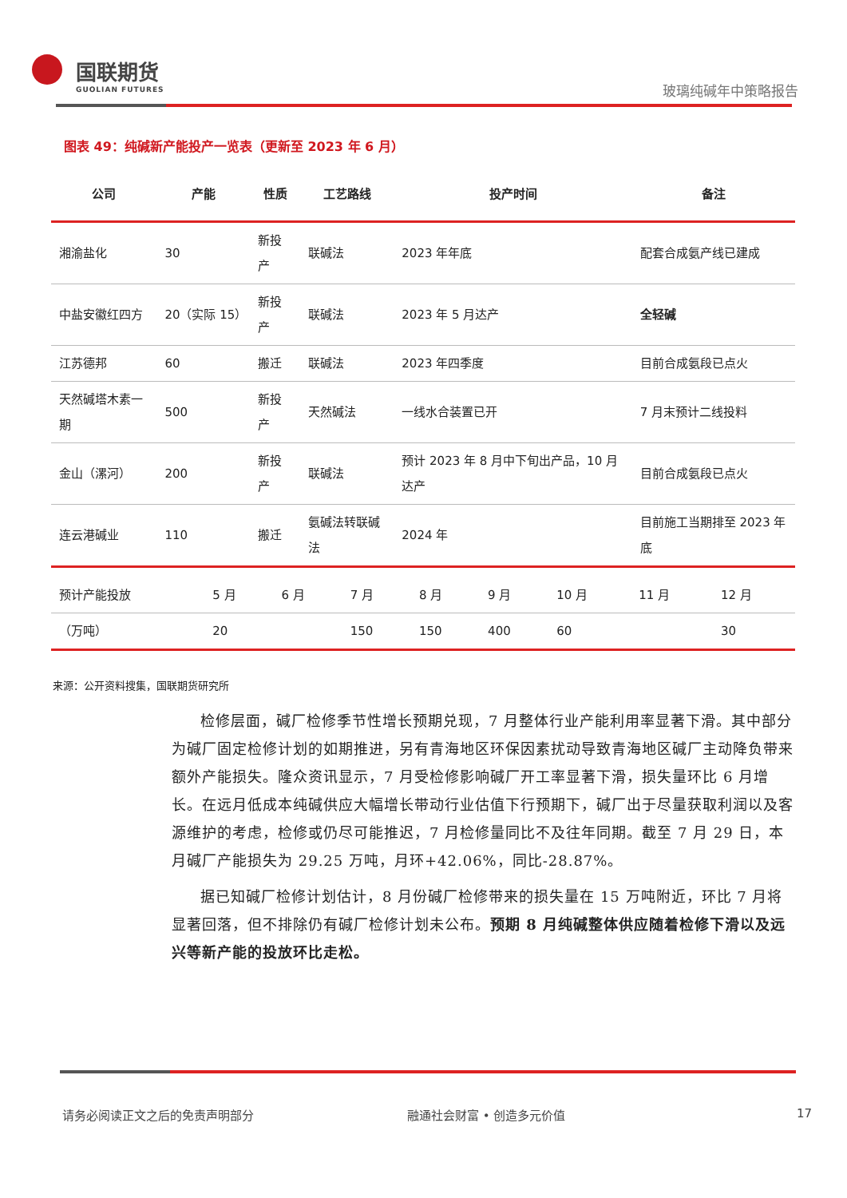国联期货
GUOLIAN FUTURES
玻璃纯碱年中策略报告
图表 49：纯碱新产能投产一览表（更新至 2023 年 6 月）
| 公司 | 产能 | 性质 | 工艺路线 | 投产时间 | 备注 |
| --- | --- | --- | --- | --- | --- |
| 湘渝盐化 | 30 | 新投产 | 联碱法 | 2023 年年底 | 配套合成氨产线已建成 |
| 中盐安徽红四方 | 20（实际 15） | 新投产 | 联碱法 | 2023 年 5 月达产 | 全轻碱 |
| 江苏德邦 | 60 | 搬迁 | 联碱法 | 2023 年四季度 | 目前合成氨段已点火 |
| 天然碱塔木素一期 | 500 | 新投产 | 天然碱法 | 一线水合装置已开 | 7 月末预计二线投料 |
| 金山（漯河） | 200 | 新投产 | 联碱法 | 预计 2023 年 8 月中下旬出产品，10 月达产 | 目前合成氨段已点火 |
| 连云港碱业 | 110 | 搬迁 | 氨碱法转联碱法 | 2024 年 | 目前施工当期排至 2023 年底 |
| 预计产能投放 | 5 月 | 6 月 | 7 月 | 8 月 | 9 月 | 10 月 | 11 月 | 12 月 |
| （万吨） | 20 | | 150 | 150 | 400 | 60 | | 30 |
来源：公开资料搜集，国联期货研究所
检修层面，碱厂检修季节性增长预期兑现，7 月整体行业产能利用率显著下滑。其中部分为碱厂固定检修计划的如期推进，另有青海地区环保因素扰动导致青海地区碱厂主动降负带来额外产能损失。隆众资讯显示，7 月受检修影响碱厂开工率显著下滑，损失量环比 6 月增长。在远月低成本纯碱供应大幅增长带动行业估值下行预期下，碱厂出于尽量获取利润以及客源维护的考虑，检修或仍尽可能推迟，7 月检修量同比不及往年同期。截至 7 月 29 日，本月碱厂产能损失为 29.25 万吨，月环+42.06%，同比-28.87%。
据已知碱厂检修计划估计，8 月份碱厂检修带来的损失量在 15 万吨附近，环比 7 月将显著回落，但不排除仍有碱厂检修计划未公布。预期 8 月纯碱整体供应随着检修下滑以及远兴等新产能的投放环比走松。
请务必阅读正文之后的免责声明部分 融通社会财富 • 创造多元价值 17